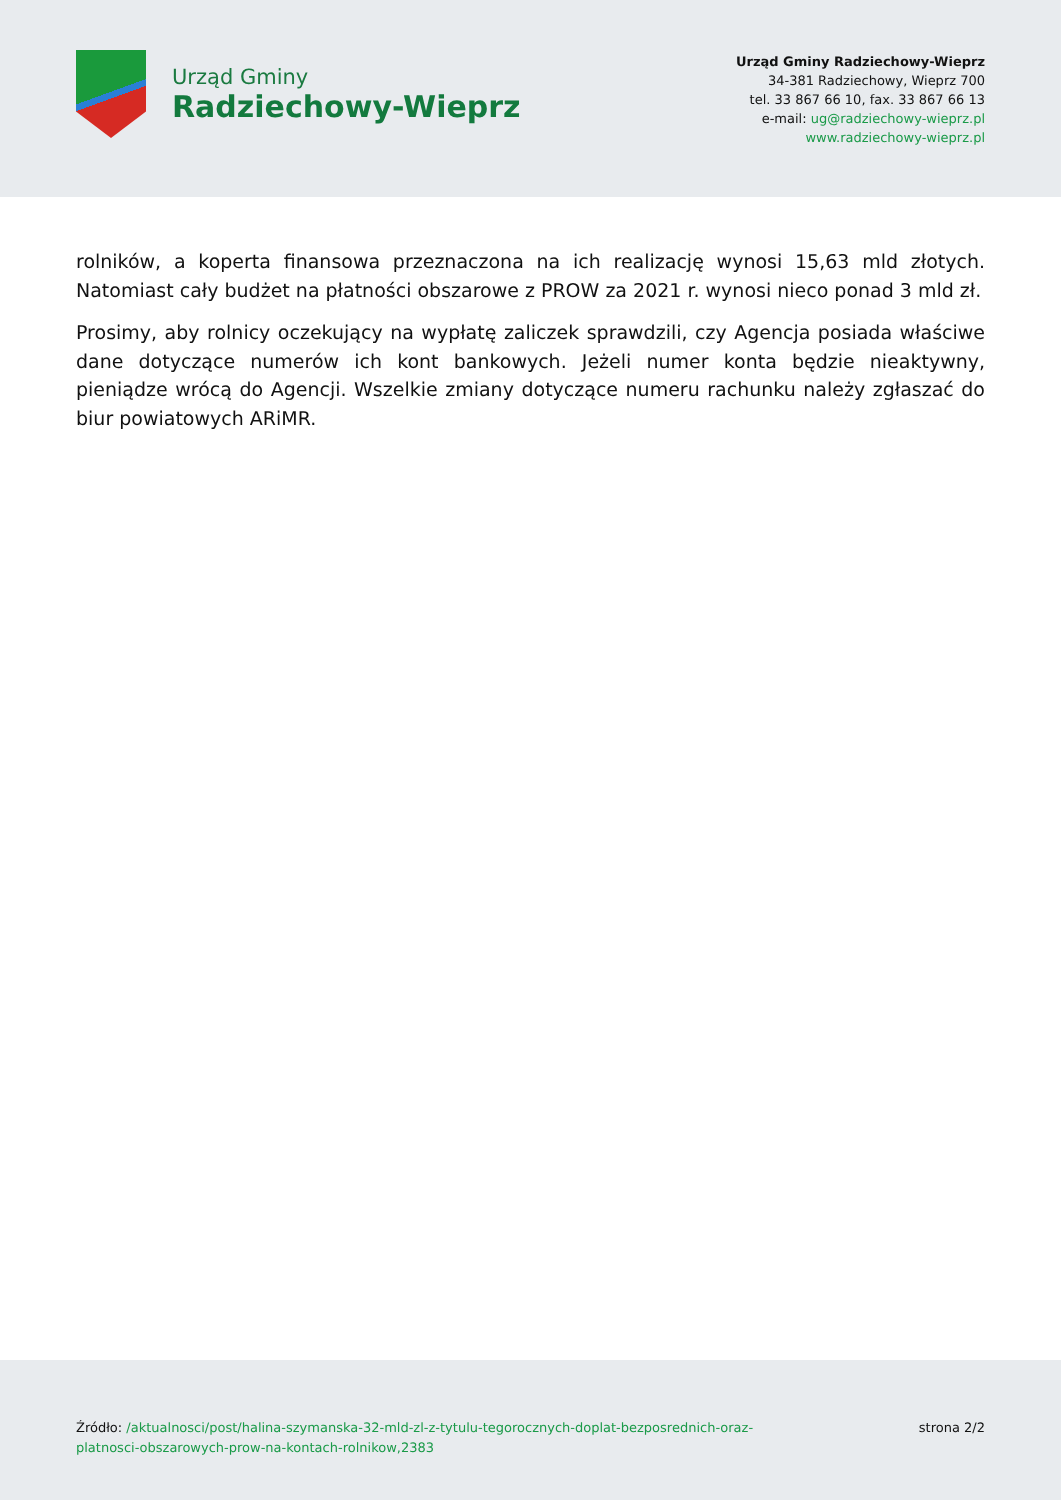Urząd Gminy
Radziechowy-Wieprz
Urząd Gminy Radziechowy-Wieprz
34-381 Radziechowy, Wieprz 700
tel. 33 867 66 10, fax. 33 867 66 13
e-mail: ug@radziechowy-wieprz.pl
www.radziechowy-wieprz.pl
rolników, a koperta finansowa przeznaczona na ich realizację wynosi 15,63 mld złotych. Natomiast cały budżet na płatności obszarowe z PROW za 2021 r. wynosi nieco ponad 3 mld zł.
Prosimy, aby rolnicy oczekujący na wypłatę zaliczek sprawdzili, czy Agencja posiada właściwe dane dotyczące numerów ich kont bankowych. Jeżeli numer konta będzie nieaktywny, pieniądze wrócą do Agencji. Wszelkie zmiany dotyczące numeru rachunku należy zgłaszać do biur powiatowych ARiMR.
Źródło: /aktualnosci/post/halina-szymanska-32-mld-zl-z-tytulu-tegorocznych-doplat-bezposrednich-oraz-platnosci-obszarowych-prow-na-kontach-rolnikow,2383
strona 2/2